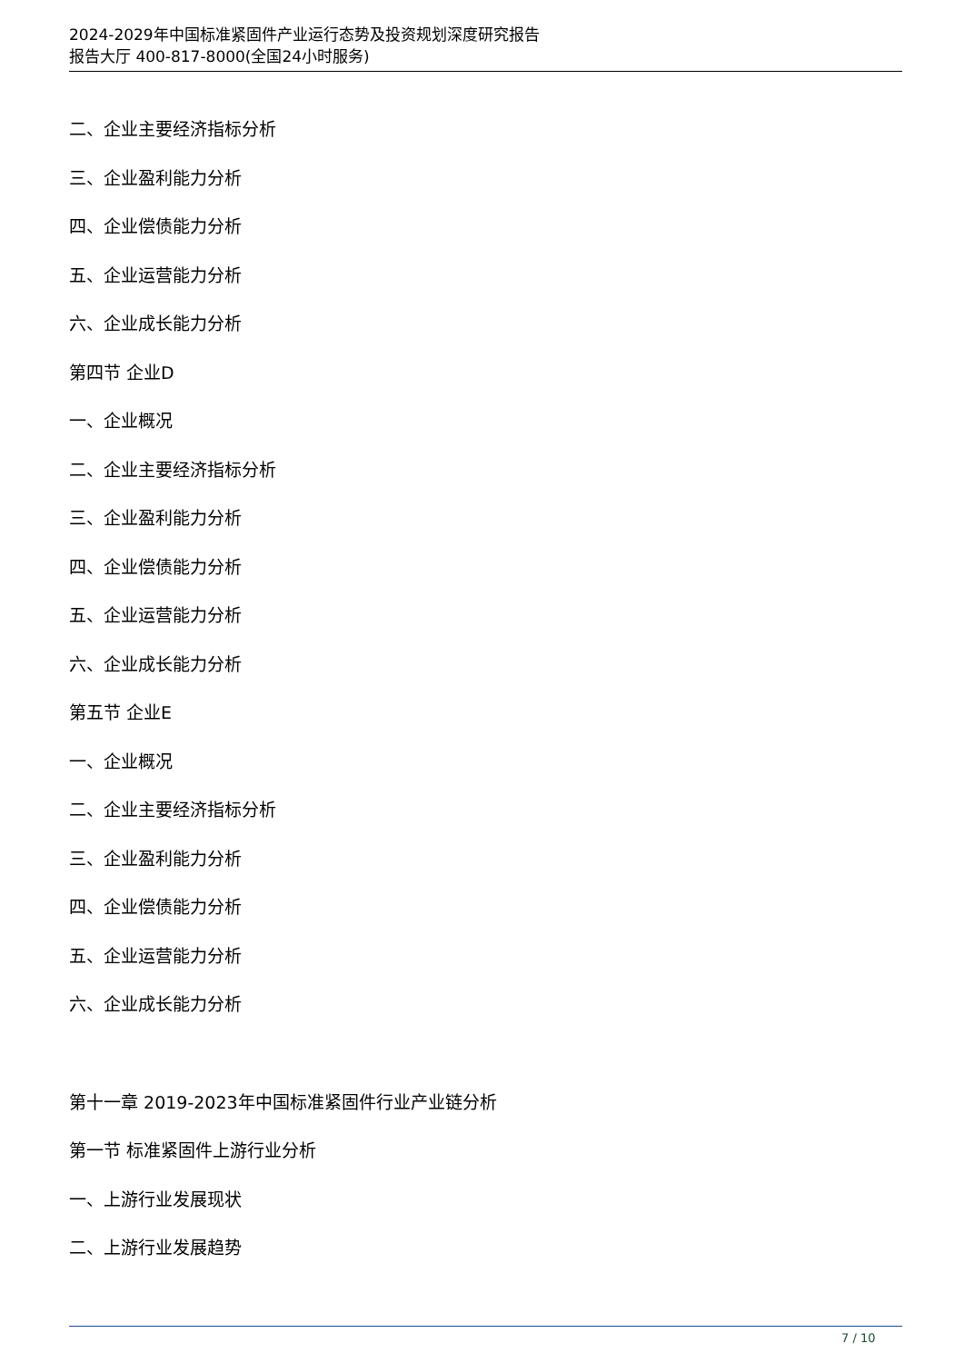2024-2029年中国标准紧固件产业运行态势及投资规划深度研究报告
报告大厅 400-817-8000(全国24小时服务)
二、企业主要经济指标分析
三、企业盈利能力分析
四、企业偿债能力分析
五、企业运营能力分析
六、企业成长能力分析
第四节 企业D
一、企业概况
二、企业主要经济指标分析
三、企业盈利能力分析
四、企业偿债能力分析
五、企业运营能力分析
六、企业成长能力分析
第五节 企业E
一、企业概况
二、企业主要经济指标分析
三、企业盈利能力分析
四、企业偿债能力分析
五、企业运营能力分析
六、企业成长能力分析
第十一章 2019-2023年中国标准紧固件行业产业链分析
第一节 标准紧固件上游行业分析
一、上游行业发展现状
二、上游行业发展趋势
7 / 10